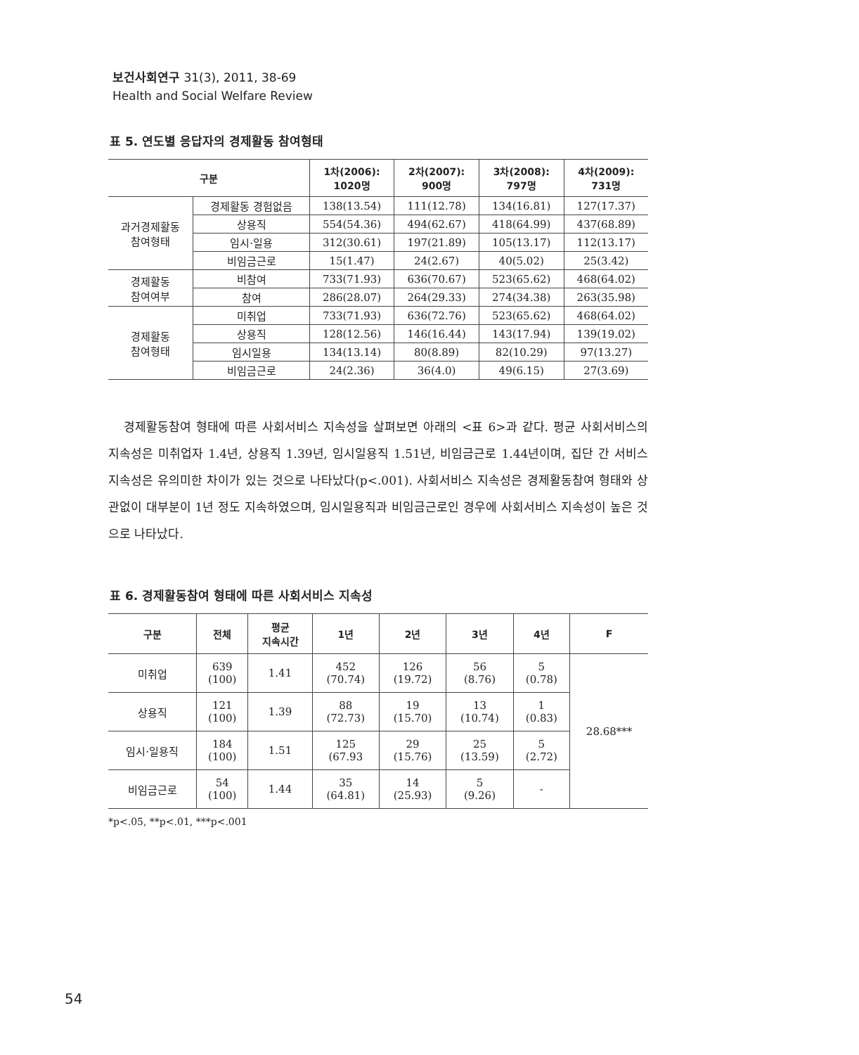보건사회연구 31(3), 2011, 38-69
Health and Social Welfare Review
표 5. 연도별 응답자의 경제활동 참여형태
| 구분 | | 1차(2006): 1020명 | 2차(2007): 900명 | 3차(2008): 797명 | 4차(2009): 731명 |
| --- | --- | --- | --- | --- | --- |
| 과거경제활동 참여형태 | 경제활동 경험없음 | 138(13.54) | 111(12.78) | 134(16.81) | 127(17.37) |
| | 상용직 | 554(54.36) | 494(62.67) | 418(64.99) | 437(68.89) |
| | 임시·일용 | 312(30.61) | 197(21.89) | 105(13.17) | 112(13.17) |
| | 비임금근로 | 15(1.47) | 24(2.67) | 40(5.02) | 25(3.42) |
| 경제활동 참여여부 | 비참여 | 733(71.93) | 636(70.67) | 523(65.62) | 468(64.02) |
| | 참여 | 286(28.07) | 264(29.33) | 274(34.38) | 263(35.98) |
| 경제활동 참여형태 | 미취업 | 733(71.93) | 636(72.76) | 523(65.62) | 468(64.02) |
| | 상용직 | 128(12.56) | 146(16.44) | 143(17.94) | 139(19.02) |
| | 임시일용 | 134(13.14) | 80(8.89) | 82(10.29) | 97(13.27) |
| | 비임금근로 | 24(2.36) | 36(4.0) | 49(6.15) | 27(3.69) |
경제활동참여 형태에 따른 사회서비스 지속성을 살펴보면 아래의 <표 6>과 같다. 평균 사회서비스의 지속성은 미취업자 1.4년, 상용직 1.39년, 임시일용직 1.51년, 비임금근로 1.44년이며, 집단 간 서비스 지속성은 유의미한 차이가 있는 것으로 나타났다(p<.001). 사회서비스 지속성은 경제활동참여 형태와 상관없이 대부분이 1년 정도 지속하였으며, 임시일용직과 비임금근로인 경우에 사회서비스 지속성이 높은 것으로 나타났다.
표 6. 경제활동참여 형태에 따른 사회서비스 지속성
| 구분 | 전체 | 평균 지속시간 | 1년 | 2년 | 3년 | 4년 | F |
| --- | --- | --- | --- | --- | --- | --- | --- |
| 미취업 | 639 (100) | 1.41 | 452 (70.74) | 126 (19.72) | 56 (8.76) | 5 (0.78) | 28.68*** |
| 상용직 | 121 (100) | 1.39 | 88 (72.73) | 19 (15.70) | 13 (10.74) | 1 (0.83) | |
| 임시·일용직 | 184 (100) | 1.51 | 125 (67.93 | 29 (15.76) | 25 (13.59) | 5 (2.72) | |
| 비임금근로 | 54 (100) | 1.44 | 35 (64.81) | 14 (25.93) | 5 (9.26) | - | |
*p<.05, **p<.01, ***p<.001
54